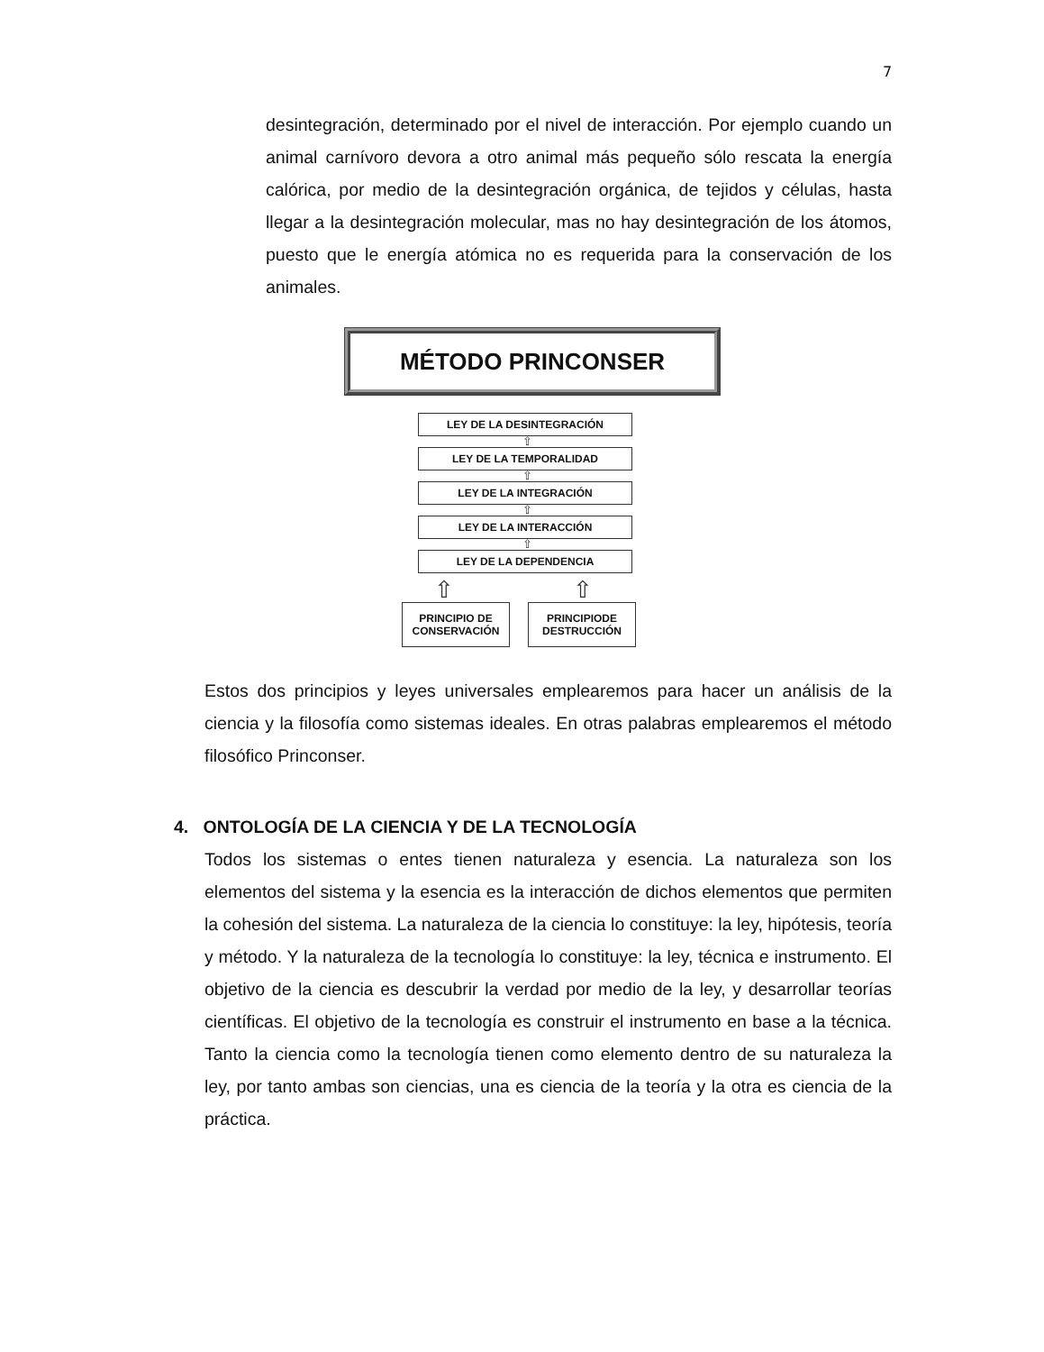7
desintegración, determinado por el nivel de interacción. Por ejemplo cuando un animal carnívoro devora a otro animal más pequeño sólo rescata la energía calórica, por medio de la desintegración orgánica, de tejidos y células, hasta llegar a la desintegración molecular, mas no hay desintegración de los átomos, puesto que le energía atómica no es requerida para la conservación de los animales.
MÉTODO PRINCONSER
LEY DE LA DESINTEGRACIÓN
⇧
LEY DE LA TEMPORALIDAD
⇧
LEY DE LA INTEGRACIÓN
⇧
LEY DE LA INTERACCIÓN
⇧
LEY DE LA DEPENDENCIA
⇧ ⇧
PRINCIPIO DE CONSERVACIÓN
PRINCIPIODE DESTRUCCIÓN
Estos dos principios y leyes universales emplearemos para hacer un análisis de la ciencia y la filosofía como sistemas ideales. En otras palabras emplearemos el método filosófico Princonser.
4. ONTOLOGÍA DE LA CIENCIA Y DE LA TECNOLOGÍA
Todos los sistemas o entes tienen naturaleza y esencia. La naturaleza son los elementos del sistema y la esencia es la interacción de dichos elementos que permiten la cohesión del sistema. La naturaleza de la ciencia lo constituye: la ley, hipótesis, teoría y método. Y la naturaleza de la tecnología lo constituye: la ley, técnica e instrumento. El objetivo de la ciencia es descubrir la verdad por medio de la ley, y desarrollar teorías científicas. El objetivo de la tecnología es construir el instrumento en base a la técnica. Tanto la ciencia como la tecnología tienen como elemento dentro de su naturaleza la ley, por tanto ambas son ciencias, una es ciencia de la teoría y la otra es ciencia de la práctica.